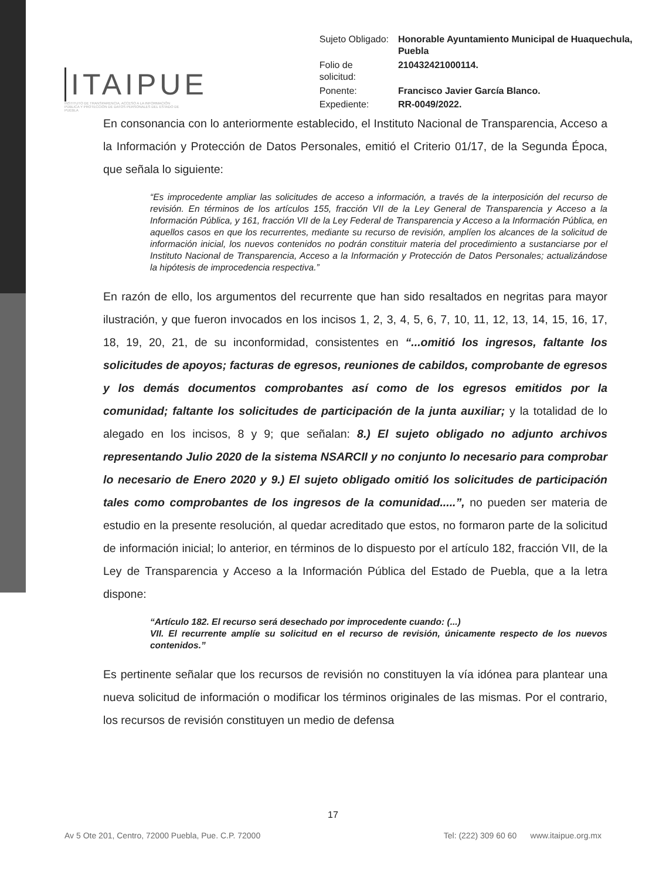ITAIPUE
INSTITUTO DE TRANSPARENCIA, ACCESO A LA INFORMACIÓN PÚBLICA Y PROTECCIÓN DE DATOS PERSONALES DEL ESTADO DE PUEBLA
| Sujeto Obligado: | Honorable Ayuntamiento Municipal de Huaquechula, Puebla |
| Folio de solicitud: | 210432421000114. |
| Ponente: | Francisco Javier García Blanco. |
| Expediente: | RR-0049/2022. |
En consonancia con lo anteriormente establecido, el Instituto Nacional de Transparencia, Acceso a la Información y Protección de Datos Personales, emitió el Criterio 01/17, de la Segunda Época, que señala lo siguiente:
“Es improcedente ampliar las solicitudes de acceso a información, a través de la interposición del recurso de revisión. En términos de los artículos 155, fracción VII de la Ley General de Transparencia y Acceso a la Información Pública, y 161, fracción VII de la Ley Federal de Transparencia y Acceso a la Información Pública, en aquellos casos en que los recurrentes, mediante su recurso de revisión, amplíen los alcances de la solicitud de información inicial, los nuevos contenidos no podrán constituir materia del procedimiento a sustanciarse por el Instituto Nacional de Transparencia, Acceso a la Información y Protección de Datos Personales; actualizándose la hipótesis de improcedencia respectiva.”
En razón de ello, los argumentos del recurrente que han sido resaltados en negritas para mayor ilustración, y que fueron invocados en los incisos 1, 2, 3, 4, 5, 6, 7, 10, 11, 12, 13, 14, 15, 16, 17, 18, 19, 20, 21, de su inconformidad, consistentes en “...omitió los ingresos, faltante los solicitudes de apoyos; facturas de egresos, reuniones de cabildos, comprobante de egresos y los demás documentos comprobantes así como de los egresos emitidos por la comunidad; faltante los solicitudes de participación de la junta auxiliar; y la totalidad de lo alegado en los incisos, 8 y 9; que señalan: 8.) El sujeto obligado no adjunto archivos representando Julio 2020 de la sistema NSARCII y no conjunto lo necesario para comprobar lo necesario de Enero 2020 y 9.) El sujeto obligado omitió los solicitudes de participación tales como comprobantes de los ingresos de la comunidad.....”, no pueden ser materia de estudio en la presente resolución, al quedar acreditado que estos, no formaron parte de la solicitud de información inicial; lo anterior, en términos de lo dispuesto por el artículo 182, fracción VII, de la Ley de Transparencia y Acceso a la Información Pública del Estado de Puebla, que a la letra dispone:
“Artículo 182. El recurso será desechado por improcedente cuando: (...)
VII. El recurrente amplíe su solicitud en el recurso de revisión, únicamente respecto de los nuevos contenidos.”
Es pertinente señalar que los recursos de revisión no constituyen la vía idónea para plantear una nueva solicitud de información o modificar los términos originales de las mismas. Por el contrario, los recursos de revisión constituyen un medio de defensa
17
Av 5 Ote 201, Centro, 72000 Puebla, Pue. C.P. 72000 Tel: (222) 309 60 60 www.itaipue.org.mx